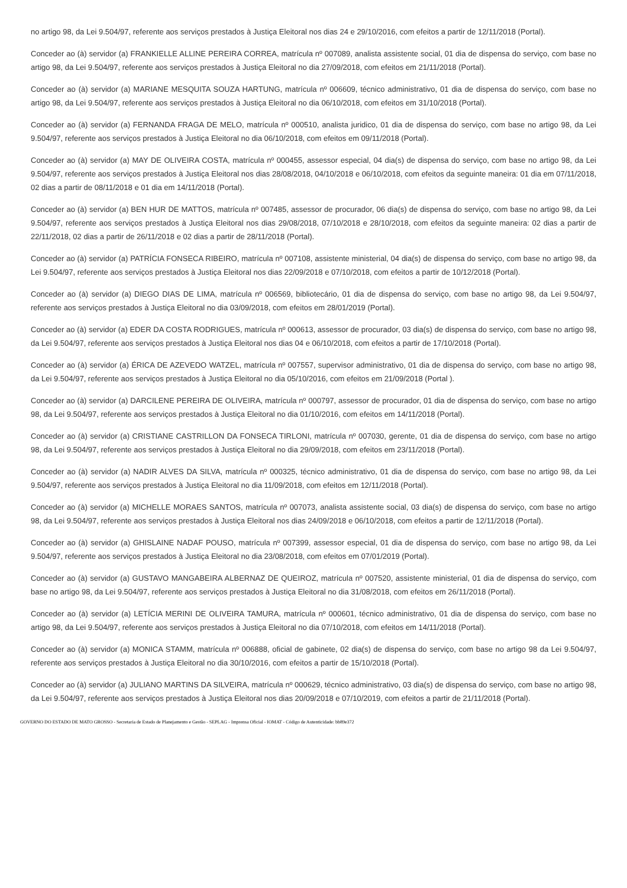no artigo 98, da Lei 9.504/97, referente aos serviços prestados à Justiça Eleitoral nos dias 24 e 29/10/2016, com efeitos a partir de 12/11/2018 (Portal).
Conceder ao (à) servidor (a) FRANKIELLE ALLINE PEREIRA CORREA, matrícula nº 007089, analista assistente social, 01 dia de dispensa do serviço, com base no artigo 98, da Lei 9.504/97, referente aos serviços prestados à Justiça Eleitoral no dia 27/09/2018, com efeitos em 21/11/2018 (Portal).
Conceder ao (à) servidor (a) MARIANE MESQUITA SOUZA HARTUNG, matrícula nº 006609, técnico administrativo, 01 dia de dispensa do serviço, com base no artigo 98, da Lei 9.504/97, referente aos serviços prestados à Justiça Eleitoral no dia 06/10/2018, com efeitos em 31/10/2018 (Portal).
Conceder ao (à) servidor (a) FERNANDA FRAGA DE MELO, matrícula nº 000510, analista juridico, 01 dia de dispensa do serviço, com base no artigo 98, da Lei 9.504/97, referente aos serviços prestados à Justiça Eleitoral no dia 06/10/2018, com efeitos em 09/11/2018 (Portal).
Conceder ao (à) servidor (a) MAY DE OLIVEIRA COSTA, matrícula nº 000455, assessor especial, 04 dia(s) de dispensa do serviço, com base no artigo 98, da Lei 9.504/97, referente aos serviços prestados à Justiça Eleitoral nos dias 28/08/2018, 04/10/2018 e 06/10/2018, com efeitos da seguinte maneira: 01 dia em 07/11/2018, 02 dias a partir de 08/11/2018 e 01 dia em 14/11/2018 (Portal).
Conceder ao (à) servidor (a) BEN HUR DE MATTOS, matrícula nº 007485, assessor de procurador, 06 dia(s) de dispensa do serviço, com base no artigo 98, da Lei 9.504/97, referente aos serviços prestados à Justiça Eleitoral nos dias 29/08/2018, 07/10/2018 e 28/10/2018, com efeitos da seguinte maneira: 02 dias a partir de 22/11/2018, 02 dias a partir de 26/11/2018 e 02 dias a partir de 28/11/2018 (Portal).
Conceder ao (à) servidor (a) PATRÍCIA FONSECA RIBEIRO, matrícula nº 007108, assistente ministerial, 04 dia(s) de dispensa do serviço, com base no artigo 98, da Lei 9.504/97, referente aos serviços prestados à Justiça Eleitoral nos dias 22/09/2018 e 07/10/2018, com efeitos a partir de 10/12/2018 (Portal).
Conceder ao (à) servidor (a) DIEGO DIAS DE LIMA, matrícula nº 006569, bibliotecário, 01 dia de dispensa do serviço, com base no artigo 98, da Lei 9.504/97, referente aos serviços prestados à Justiça Eleitoral no dia 03/09/2018, com efeitos em 28/01/2019 (Portal).
Conceder ao (à) servidor (a) EDER DA COSTA RODRIGUES, matrícula nº 000613, assessor de procurador, 03 dia(s) de dispensa do serviço, com base no artigo 98, da Lei 9.504/97, referente aos serviços prestados à Justiça Eleitoral nos dias 04 e 06/10/2018, com efeitos a partir de 17/10/2018 (Portal).
Conceder ao (à) servidor (a) ÉRICA DE AZEVEDO WATZEL, matrícula nº 007557, supervisor administrativo, 01 dia de dispensa do serviço, com base no artigo 98, da Lei 9.504/97, referente aos serviços prestados à Justiça Eleitoral no dia 05/10/2016, com efeitos em 21/09/2018 (Portal ).
Conceder ao (à) servidor (a) DARCILENE PEREIRA DE OLIVEIRA, matrícula nº 000797, assessor de procurador, 01 dia de dispensa do serviço, com base no artigo 98, da Lei 9.504/97, referente aos serviços prestados à Justiça Eleitoral no dia 01/10/2016, com efeitos em 14/11/2018 (Portal).
Conceder ao (à) servidor (a) CRISTIANE CASTRILLON DA FONSECA TIRLONI, matrícula nº 007030, gerente, 01 dia de dispensa do serviço, com base no artigo 98, da Lei 9.504/97, referente aos serviços prestados à Justiça Eleitoral no dia 29/09/2018, com efeitos em 23/11/2018 (Portal).
Conceder ao (à) servidor (a) NADIR ALVES DA SILVA, matrícula nº 000325, técnico administrativo, 01 dia de dispensa do serviço, com base no artigo 98, da Lei 9.504/97, referente aos serviços prestados à Justiça Eleitoral no dia 11/09/2018, com efeitos em 12/11/2018 (Portal).
Conceder ao (à) servidor (a) MICHELLE MORAES SANTOS, matrícula nº 007073, analista assistente social, 03 dia(s) de dispensa do serviço, com base no artigo 98, da Lei 9.504/97, referente aos serviços prestados à Justiça Eleitoral nos dias 24/09/2018 e 06/10/2018, com efeitos a partir de 12/11/2018 (Portal).
Conceder ao (à) servidor (a) GHISLAINE NADAF POUSO, matrícula nº 007399, assessor especial, 01 dia de dispensa do serviço, com base no artigo 98, da Lei 9.504/97, referente aos serviços prestados à Justiça Eleitoral no dia 23/08/2018, com efeitos em 07/01/2019 (Portal).
Conceder ao (à) servidor (a) GUSTAVO MANGABEIRA ALBERNAZ DE QUEIROZ, matrícula nº 007520, assistente ministerial, 01 dia de dispensa do serviço, com base no artigo 98, da Lei 9.504/97, referente aos serviços prestados à Justiça Eleitoral no dia 31/08/2018, com efeitos em 26/11/2018 (Portal).
Conceder ao (à) servidor (a) LETÍCIA MERINI DE OLIVEIRA TAMURA, matrícula nº 000601, técnico administrativo, 01 dia de dispensa do serviço, com base no artigo 98, da Lei 9.504/97, referente aos serviços prestados à Justiça Eleitoral no dia 07/10/2018, com efeitos em 14/11/2018 (Portal).
Conceder ao (à) servidor (a) MONICA STAMM, matrícula nº 006888, oficial de gabinete, 02 dia(s) de dispensa do serviço, com base no artigo 98 da Lei 9.504/97, referente aos serviços prestados à Justiça Eleitoral no dia 30/10/2016, com efeitos a partir de 15/10/2018 (Portal).
Conceder ao (à) servidor (a) JULIANO MARTINS DA SILVEIRA, matrícula nº 000629, técnico administrativo, 03 dia(s) de dispensa do serviço, com base no artigo 98, da Lei 9.504/97, referente aos serviços prestados à Justiça Eleitoral nos dias 20/09/2018 e 07/10/2019, com efeitos a partir de 21/11/2018 (Portal).
GOVERNO DO ESTADO DE MATO GROSSO - Secretaria de Estado de Planejamento e Gestão - SEPLAG - Imprensa Oficial - IOMAT - Código de Autenticidade: bb89e372